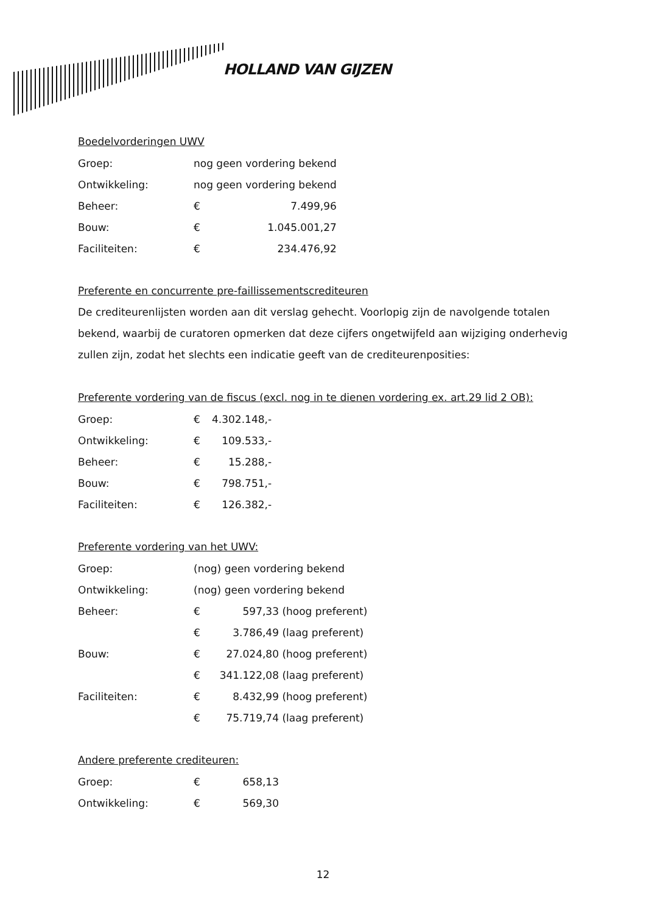HOLLAND VAN GIJZEN
Boedelvorderingen UWV
| Groep: | nog geen vordering bekend | |
| Ontwikkeling: | nog geen vordering bekend | |
| Beheer: | € | 7.499,96 |
| Bouw: | € | 1.045.001,27 |
| Faciliteiten: | € | 234.476,92 |
Preferente en concurrente pre-faillissementscrediteuren
De crediteurenlijsten worden aan dit verslag gehecht. Voorlopig zijn de navolgende totalen bekend, waarbij de curatoren opmerken dat deze cijfers ongetwijfeld aan wijziging onderhevig zullen zijn, zodat het slechts een indicatie geeft van de crediteurenposities:
Preferente vordering van de fiscus (excl. nog in te dienen vordering ex. art.29 lid 2 OB):
| Groep: | € | 4.302.148,- |
| Ontwikkeling: | € | 109.533,- |
| Beheer: | € | 15.288,- |
| Bouw: | € | 798.751,- |
| Faciliteiten: | € | 126.382,- |
Preferente vordering van het UWV:
| Groep: | (nog) geen vordering bekend | | |
| Ontwikkeling: | (nog) geen vordering bekend | | |
| Beheer: | € | 597,33 | (hoog preferent) |
| | € | 3.786,49 | (laag preferent) |
| Bouw: | € | 27.024,80 | (hoog preferent) |
| | € | 341.122,08 | (laag preferent) |
| Faciliteiten: | € | 8.432,99 | (hoog preferent) |
| | € | 75.719,74 | (laag preferent) |
Andere preferente crediteuren:
| Groep: | € | 658,13 |
| Ontwikkeling: | € | 569,30 |
12